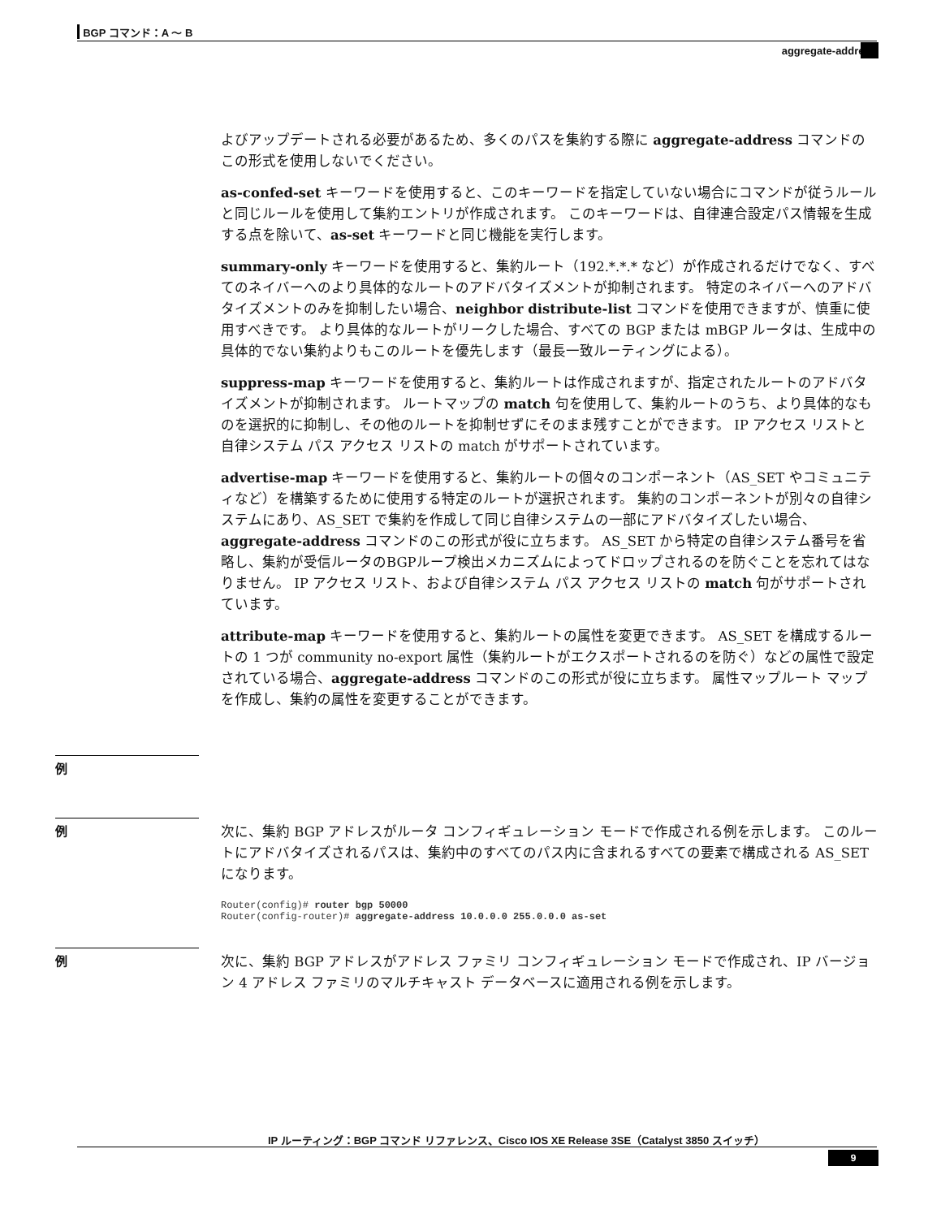BGP コマンド：A ～ B
aggregate-address
よびアップデートされる必要があるため、多くのパスを集約する際に aggregate-address コマンドのこの形式を使用しないでください。
as-confed-set キーワードを使用すると、このキーワードを指定していない場合にコマンドが従うルールと同じルールを使用して集約エントリが作成されます。 このキーワードは、自律連合設定パス情報を生成する点を除いて、as-set キーワードと同じ機能を実行します。
summary-only キーワードを使用すると、集約ルート（192.*.*.* など）が作成されるだけでなく、すべてのネイバーへのより具体的なルートのアドバタイズメントが抑制されます。 特定のネイバーへのアドバタイズメントのみを抑制したい場合、neighbor distribute-list コマンドを使用できますが、慎重に使用すべきです。 より具体的なルートがリークした場合、すべての BGP または mBGP ルータは、生成中の具体的でない集約よりもこのルートを優先します（最長一致ルーティングによる）。
suppress-map キーワードを使用すると、集約ルートは作成されますが、指定されたルートのアドバタイズメントが抑制されます。 ルートマップの match 句を使用して、集約ルートのうち、より具体的なものを選択的に抑制し、その他のルートを抑制せずにそのまま残すことができます。 IP アクセス リストと自律システム パス アクセス リストの match がサポートされています。
advertise-map キーワードを使用すると、集約ルートの個々のコンポーネント（AS_SET やコミュニティなど）を構築するために使用する特定のルートが選択されます。 集約のコンポーネントが別々の自律システムにあり、AS_SET で集約を作成して同じ自律システムの一部にアドバタイズしたい場合、aggregate-address コマンドのこの形式が役に立ちます。 AS_SET から特定の自律システム番号を省略し、集約が受信ルータのBGPループ検出メカニズムによってドロップされるのを防ぐことを忘れてはなりません。 IP アクセス リスト、および自律システム パス アクセス リストの match 句がサポートされています。
attribute-map キーワードを使用すると、集約ルートの属性を変更できます。 AS_SET を構成するルートの 1 つが community no-export 属性（集約ルートがエクスポートされるのを防ぐ）などの属性で設定されている場合、aggregate-address コマンドのこの形式が役に立ちます。 属性マップルート マップを作成し、集約の属性を変更することができます。
例
例
次に、集約 BGP アドレスがルータ コンフィギュレーション モードで作成される例を示します。 このルートにアドバタイズされるパスは、集約中のすべてのパス内に含まれるすべての要素で構成される AS_SET になります。
Router(config)# router bgp 50000
Router(config-router)# aggregate-address 10.0.0.0 255.0.0.0 as-set
例
次に、集約 BGP アドレスがアドレス ファミリ コンフィギュレーション モードで作成され、IP バージョン 4 アドレス ファミリのマルチキャスト データベースに適用される例を示します。
IP ルーティング：BGP コマンド リファレンス、Cisco IOS XE Release 3SE（Catalyst 3850 スイッチ）
9